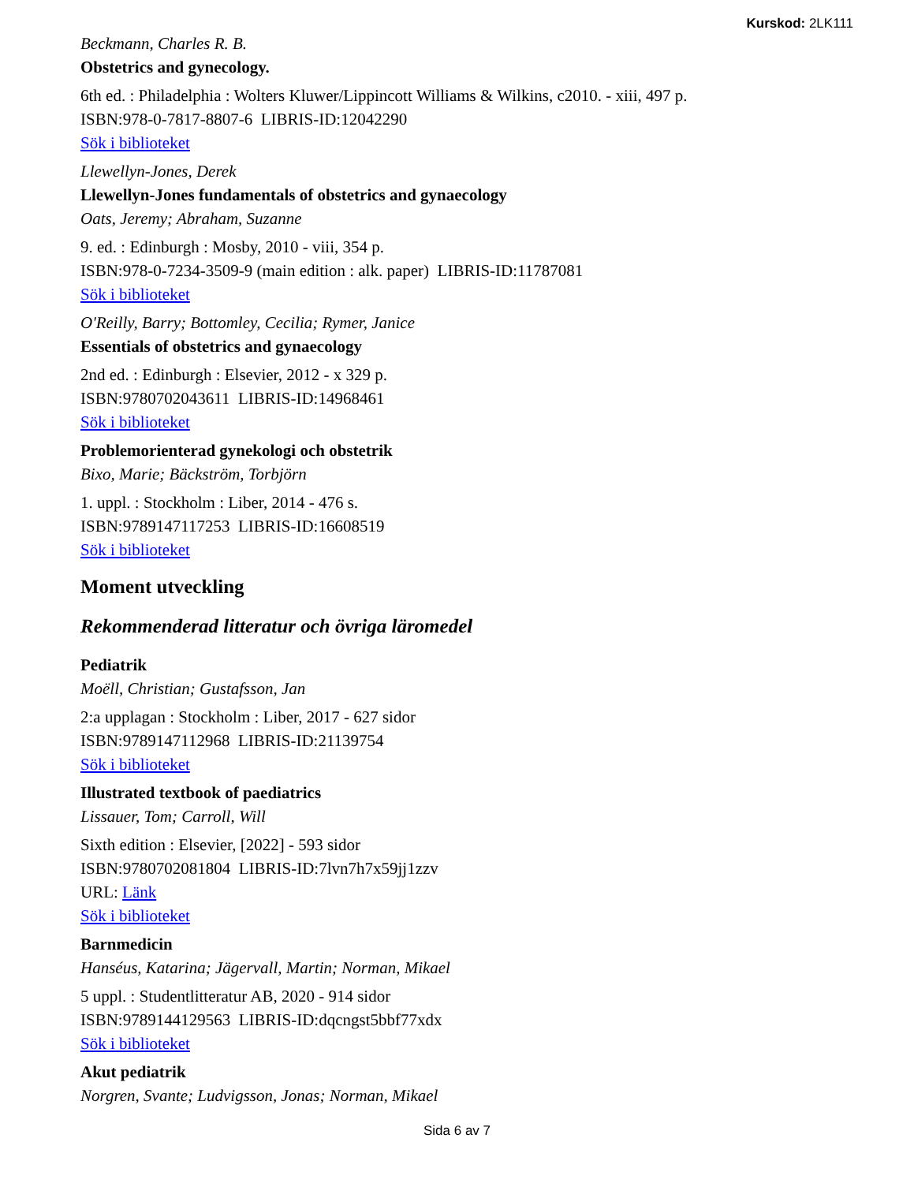Kurskod: 2LK111
Beckmann, Charles R. B.
Obstetrics and gynecology.
6th ed. : Philadelphia : Wolters Kluwer/Lippincott Williams & Wilkins, c2010. - xiii, 497 p.
ISBN:978-0-7817-8807-6 LIBRIS-ID:12042290
Sök i biblioteket
Llewellyn-Jones, Derek
Llewellyn-Jones fundamentals of obstetrics and gynaecology
Oats, Jeremy; Abraham, Suzanne
9. ed. : Edinburgh : Mosby, 2010 - viii, 354 p.
ISBN:978-0-7234-3509-9 (main edition : alk. paper) LIBRIS-ID:11787081
Sök i biblioteket
O'Reilly, Barry; Bottomley, Cecilia; Rymer, Janice
Essentials of obstetrics and gynaecology
2nd ed. : Edinburgh : Elsevier, 2012 - x 329 p.
ISBN:9780702043611 LIBRIS-ID:14968461
Sök i biblioteket
Problemorienterad gynekologi och obstetrik
Bixo, Marie; Bäckström, Torbjörn
1. uppl. : Stockholm : Liber, 2014 - 476 s.
ISBN:9789147117253 LIBRIS-ID:16608519
Sök i biblioteket
Moment utveckling
Rekommenderad litteratur och övriga läromedel
Pediatrik
Moëll, Christian; Gustafsson, Jan
2:a upplagan : Stockholm : Liber, 2017 - 627 sidor
ISBN:9789147112968 LIBRIS-ID:21139754
Sök i biblioteket
Illustrated textbook of paediatrics
Lissauer, Tom; Carroll, Will
Sixth edition : Elsevier, [2022] - 593 sidor
ISBN:9780702081804 LIBRIS-ID:7lvn7h7x59jj1zzv
URL: Länk
Sök i biblioteket
Barnmedicin
Hanséus, Katarina; Jägervall, Martin; Norman, Mikael
5 uppl. : Studentlitteratur AB, 2020 - 914 sidor
ISBN:9789144129563 LIBRIS-ID:dqcngst5bbf77xdx
Sök i biblioteket
Akut pediatrik
Norgren, Svante; Ludvigsson, Jonas; Norman, Mikael
Sida 6 av 7